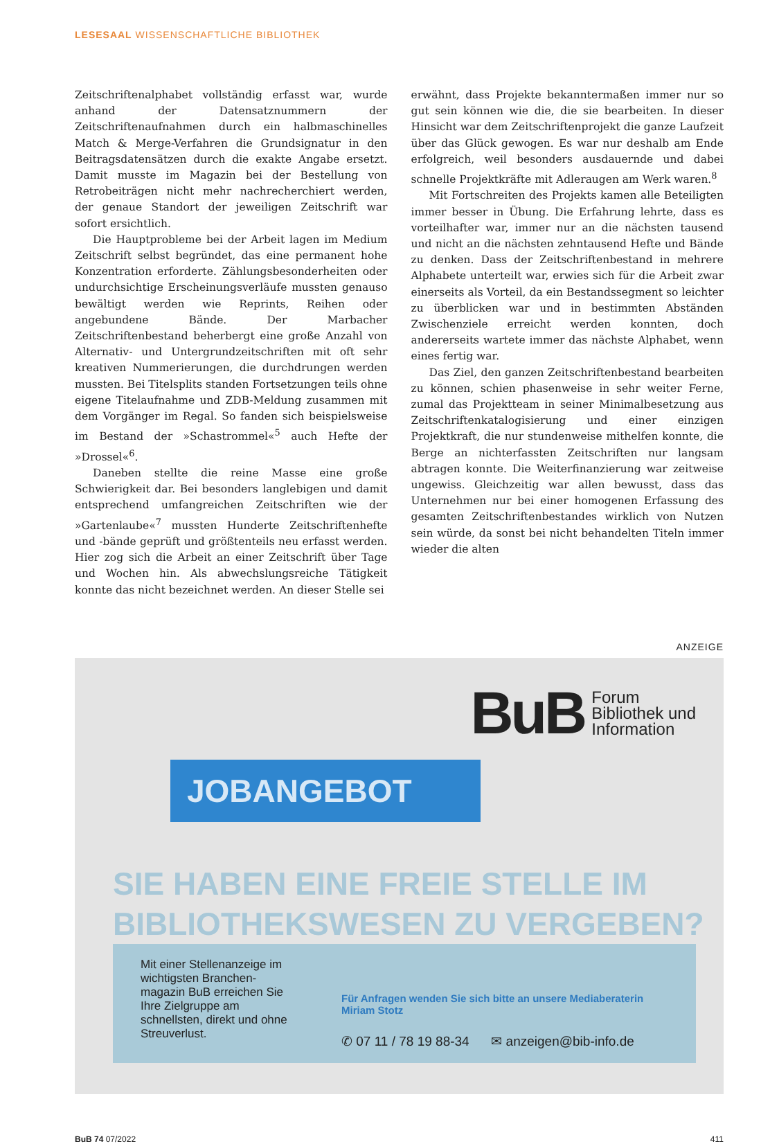LESESAAL WISSENSCHAFTLICHE BIBLIOTHEK
Zeitschriftenalphabet vollständig erfasst war, wurde anhand der Datensatznummern der Zeitschriftenaufnahmen durch ein halbmaschinelles Match & Merge-Verfahren die Grundsignatur in den Beitragsdatensätzen durch die exakte Angabe ersetzt. Damit musste im Magazin bei der Bestellung von Retrobeiträgen nicht mehr nachrecherchiert werden, der genaue Standort der jeweiligen Zeitschrift war sofort ersichtlich.
Die Hauptprobleme bei der Arbeit lagen im Medium Zeitschrift selbst begründet, das eine permanent hohe Konzentration erforderte. Zählungsbesonderheiten oder undurchsichtige Erscheinungsverläufe mussten genauso bewältigt werden wie Reprints, Reihen oder angebundene Bände. Der Marbacher Zeitschriftenbestand beherbergt eine große Anzahl von Alternativ- und Untergrundzeitschriften mit oft sehr kreativen Nummerierungen, die durchdrungen werden mussten. Bei Titelsplits standen Fortsetzungen teils ohne eigene Titelaufnahme und ZDB-Meldung zusammen mit dem Vorgänger im Regal. So fanden sich beispielsweise im Bestand der »Schastrommel«<sup>5</sup> auch Hefte der »Drossel«<sup>6</sup>.
Daneben stellte die reine Masse eine große Schwierigkeit dar. Bei besonders langlebigen und damit entsprechend umfangreichen Zeitschriften wie der »Gartenlaube«<sup>7</sup> mussten Hunderte Zeitschriftenhefte und -bände geprüft und größtenteils neu erfasst werden. Hier zog sich die Arbeit an einer Zeitschrift über Tage und Wochen hin. Als abwechslungsreiche Tätigkeit konnte das nicht bezeichnet werden. An dieser Stelle sei
erwähnt, dass Projekte bekanntermaßen immer nur so gut sein können wie die, die sie bearbeiten. In dieser Hinsicht war dem Zeitschriftenprojekt die ganze Laufzeit über das Glück gewogen. Es war nur deshalb am Ende erfolgreich, weil besonders ausdauernde und dabei schnelle Projektkräfte mit Adleraugen am Werk waren.<sup>8</sup>
Mit Fortschreiten des Projekts kamen alle Beteiligten immer besser in Übung. Die Erfahrung lehrte, dass es vorteilhafter war, immer nur an die nächsten tausend und nicht an die nächsten zehntausend Hefte und Bände zu denken. Dass der Zeitschriftenbestand in mehrere Alphabete unterteilt war, erwies sich für die Arbeit zwar einerseits als Vorteil, da ein Bestandssegment so leichter zu überblicken war und in bestimmten Abständen Zwischenziele erreicht werden konnten, doch andererseits wartete immer das nächste Alphabet, wenn eines fertig war.
Das Ziel, den ganzen Zeitschriftenbestand bearbeiten zu können, schien phasenweise in sehr weiter Ferne, zumal das Projektteam in seiner Minimalbesetzung aus Zeitschriftenkatalogisierung und einer einzigen Projektkraft, die nur stundenweise mithelfen konnte, die Berge an nichterfassten Zeitschriften nur langsam abtragen konnte. Die Weiterfinanzierung war zeitweise ungewiss. Gleichzeitig war allen bewusst, dass das Unternehmen nur bei einer homogenen Erfassung des gesamten Zeitschriftenbestandes wirklich von Nutzen sein würde, da sonst bei nicht behandelten Titeln immer wieder die alten
ANZEIGE
BuB Forum
Bibliothek und
Information
JOBANGEBOT
SIE HABEN EINE FREIE STELLE IM
BIBLIOTHEKSWESEN ZU VERGEBEN?
Mit einer Stellenanzeige im wichtigsten Branchen-magazin BuB erreichen Sie Ihre Zielgruppe am schnellsten, direkt und ohne Streuverlust.
Für Anfragen wenden Sie sich bitte an unsere Mediaberaterin Miriam Stotz
✆ 07 11 / 78 19 88-34 ✉ anzeigen@bib-info.de
BuB 74 07/2022 411